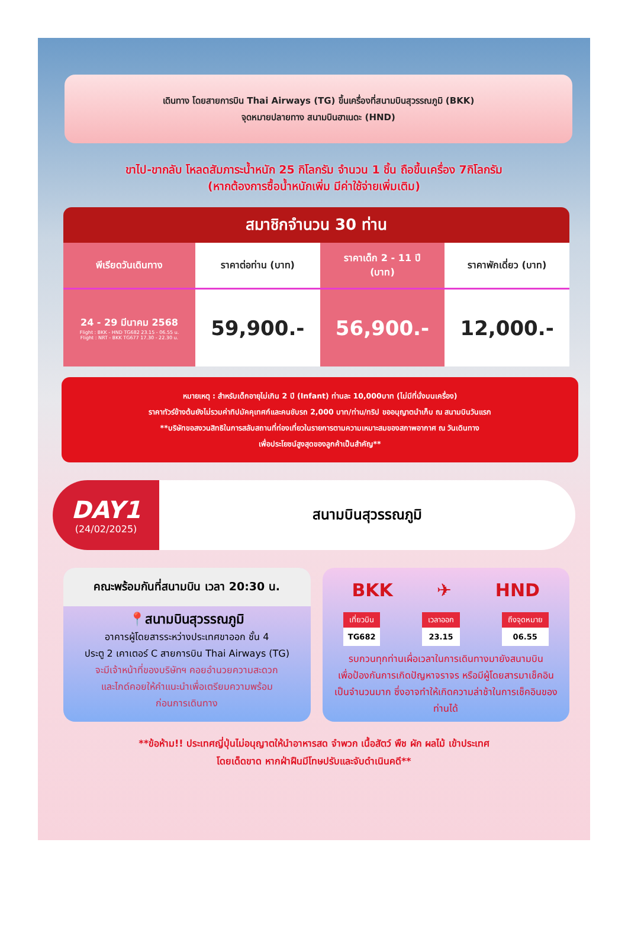เดินทาง โดยสายการบิน Thai Airways (TG) ขึ้นเครื่องที่สนามบินสุวรรณภูมิ (BKK)
จุดหมายปลายทาง สนามบินฮาเนดะ (HND)
ขาไป-ขากลับ โหลดสัมภาระน้ำหนัก 25 กิโลกรัม จำนวน 1 ชิ้น ถือขึ้นเครื่อง 7กิโลกรัม
(หากต้องการซื้อน้ำหนักเพิ่ม มีค่าใช้จ่ายเพิ่มเติม)
สมาชิกจำนวน 30 ท่าน
| พีเรียดวันเดินทาง | ราคาต่อท่าน (บาท) | ราคาเด็ก 2 - 11 ปี (บาท) | ราคาพักเดี่ยว (บาท) |
| --- | --- | --- | --- |
| 24 - 29 มีนาคม 2568 Flight : BKK - HND TG682 23.15 - 06.55 u. Flight : NRT - BKK TG677 17.30 - 22.30 u. | 59,900.- | 56,900.- | 12,000.- |
หมายเหตุ : สำหรับเด็กอายุไม่เกิน 2 ปี (Infant) ท่านละ 10,000บาท (ไม่มีที่นั่งบนเครื่อง)
ราคาทัวร์ข้างต้นยังไม่รวมค่าทิปมัคคุเทศก์และคนขับรถ 2,000 บาท/ท่าน/ทริป ขออนุญาตนำเก็บ ณ สนามบินวันแรก
**บริษัทขอสงวนสิทธิในการสลับสถานที่ท่องเที่ยวในรายการตามความเหมาะสมของสภาพอากาศ ณ วันเดินทาง
เพื่อประโยชน์สูงสุดของลูกค้าเป็นสำคัญ**
DAY1
(24/02/2025)
สนามบินสุวรรณภูมิ
คณะพร้อมกันที่สนามบิน เวลา 20:30 น.
📍สนามบินสุวรรณภูมิ
อาคารผู้โดยสารระหว่างประเทศขาออก ชั้น 4
ประตู 2 เคาเตอร์ C สายการบิน Thai Airways (TG)
จะมีเจ้าหน้าที่ของบริษัทฯ คอยอำนวยความสะดวก
และไกด์คอยให้คำแนะนำเพื่อเตรียมความพร้อม
ก่อนการเดินทาง
BKK ✈ HND
เที่ยวบิน
TG682
เวลาออก
23.15
ถึงจุดหมาย
06.55
รบกวนทุกท่านเผื่อเวลาในการเดินทางมายังสนามบิน
เพื่อป้องกันการเกิดปัญหาจราจร หรือมีผู้โดยสารมาเช็คอิน
เป็นจำนวนมาก ซึ่งอาจทำให้เกิดความล่าช้าในการเช็คอินของท่านได้
**ข้อห้าม!! ประเทศญี่ปุ่นไม่อนุญาตให้นำอาหารสด จำพวก เนื้อสัตว์ พืช ผัก ผลไม้ เข้าประเทศ
โดยเด็ดขาด หากฝ่าฝืนมีโทษปรับและจับดำเนินคดี**